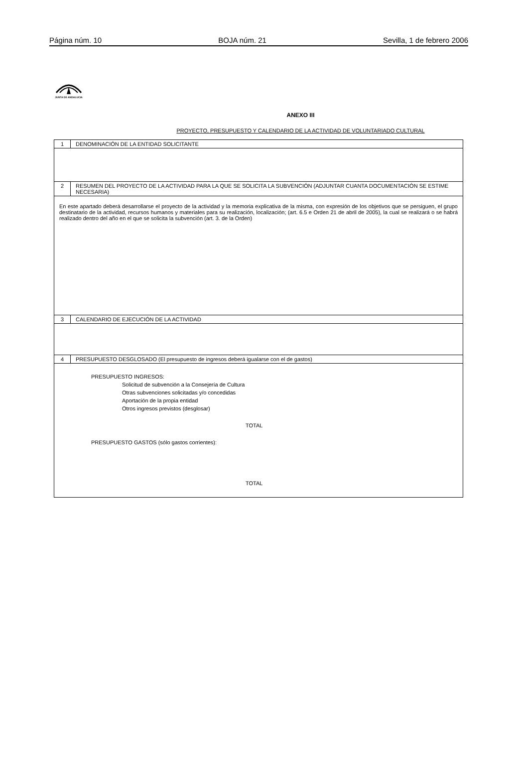Página núm. 10 BOJA núm. 21 Sevilla, 1 de febrero 2006
JUNTA DE ANDALUCIA
ANEXO III
PROYECTO, PRESUPUESTO Y CALENDARIO DE LA ACTIVIDAD DE VOLUNTARIADO CULTURAL
| 1 | DENOMINACIÓN DE LA ENTIDAD SOLICITANTE |
| 2 | RESUMEN DEL PROYECTO DE LA ACTIVIDAD PARA LA QUE SE SOLICITA LA SUBVENCIÓN (ADJUNTAR CUANTA DOCUMENTACIÓN SE ESTIME NECESARIA) |
| En este apartado deberá desarrollarse el proyecto de la actividad y la memoria explicativa de la misma, con expresión de los objetivos que se persiguen, el grupo destinatario de la actividad, recursos humanos y materiales para su realización, localización; (art. 6.5 e Orden 21 de abril de 2005), la cual se realizará o se habrá realizado dentro del año en el que se solicita la subvención (art. 3. de la Orden) | |
| 3 | CALENDARIO DE EJECUCIÓN DE LA ACTIVIDAD |
| 4 | PRESUPUESTO DESGLOSADO (El presupuesto de ingresos deberá igualarse con el de gastos) |
| PRESUPUESTO INGRESOS: Solicitud de subvención a la Consejería de Cultura Otras subvenciones solicitadas y/o concedidas Aportación de la propia entidad Otros ingresos previstos (desglosar) TOTAL PRESUPUESTO GASTOS (sólo gastos corrientes): TOTAL | |